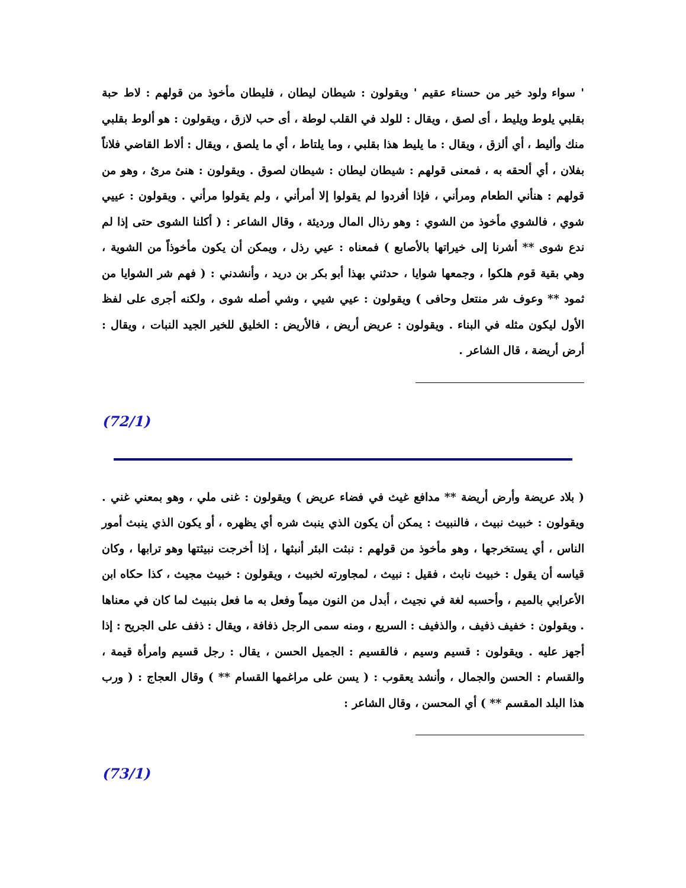' سواء ولود خير من حسناء عقيم ' ويقولون : شيطان ليطان ، فليطان مأخوذ من قولهم : لاط حبة بقلبي يلوط ويليط ، أى لصق ، ويقال : للولد في القلب لوطة ، أى حب لازق ، ويقولون : هو ألوط بقلبي منك وأليط ، أي ألزق ، ويقال : ما يليط هذا بقلبي ، وما يلتاط ، أي ما يلصق ، ويقال : ألاط القاضي فلاناً بفلان ، أي ألحقه به ، فمعنى قولهم : شيطان ليطان : شيطان لصوق . ويقولون : هنئ مرئ ، وهو من قولهم : هنأني الطعام ومرأني ، فإذا أفردوا لم يقولوا إلا أمرأني ، ولم يقولوا مرأني . ويقولون : عييي شوي ، فالشوي مأخوذ من الشوي : وهو رذال المال ورديئة ، وقال الشاعر : ( أكلنا الشوى حتى إذا لم ندع شوى ** أشرنا إلى خيراتها بالأصابع ) فمعناه : عيي رذل ، ويمكن أن يكون مأخوذاً من الشوية ، وهي بقية قوم هلكوا ، وجمعها شوايا ، حدثني بهذا أبو بكر بن دريد ، وأنشدني : ( فهم شر الشوايا من ثمود ** وعوف شر منتعل وحافى ) ويقولون : عيي شيي ، وشي أصله شوى ، ولكنه أجرى على لفظ الأول ليكون مثله في البناء . ويقولون : عريض أريض ، فالأريض : الخليق للخير الجيد النبات ، ويقال : أرض أريضة ، قال الشاعر .
(72/1)
( بلاد عريضة وأرض أريضة ** مدافع غيث في فضاء عريض ) ويقولون : غنى ملي ، وهو بمعني غني . ويقولون : خبيث نبيث ، فالنبيث : يمكن أن يكون الذي ينبث شره أي يظهره ، أو يكون الذي ينبث أمور الناس ، أي يستخرجها ، وهو مأخوذ من قولهم : نبثت البئر أنبثها ، إذا أخرجت نبيثتها وهو ترابها ، وكان قياسه أن يقول : خبيث نابث ، فقيل : نبيث ، لمجاورته لخبيث ، ويقولون : خبيث مجيث ، كذا حكاه ابن الأعرابي بالميم ، وأحسبه لغة في نجيث ، أبدل من النون ميماً وفعل به ما فعل بنبيث لما كان في معناها . ويقولون : خفيف ذفيف ، والذفيف : السريع ، ومنه سمى الرجل ذفافة ، ويقال : ذفف على الجريح : إذا أجهز عليه . ويقولون : قسيم وسيم ، فالقسيم : الجميل الحسن ، يقال : رجل قسيم وامرأة قيمة ، والقسام : الحسن والجمال ، وأنشد يعقوب : ( يسن على مراغمها القسام ** ) وقال العجاج : ( ورب هذا البلد المقسم ** ) أي المحسن ، وقال الشاعر :
(73/1)